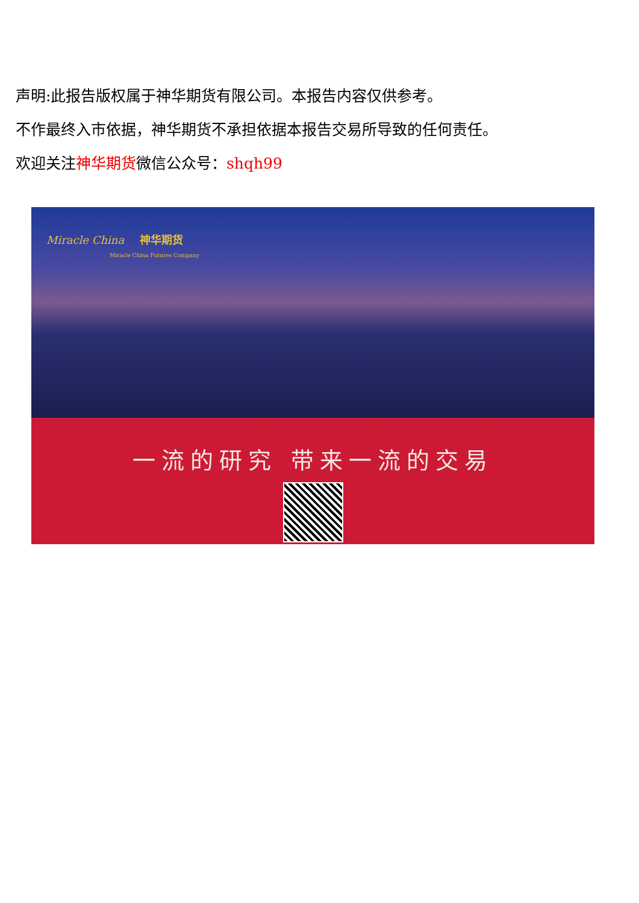声明:此报告版权属于神华期货有限公司。本报告内容仅供参考。
不作最终入市依据，神华期货不承担依据本报告交易所导致的任何责任。
欢迎关注神华期货微信公众号：shqh99
Miracle China 神华期货
Miracle China Futures Company
一流的研究 带来一流的交易